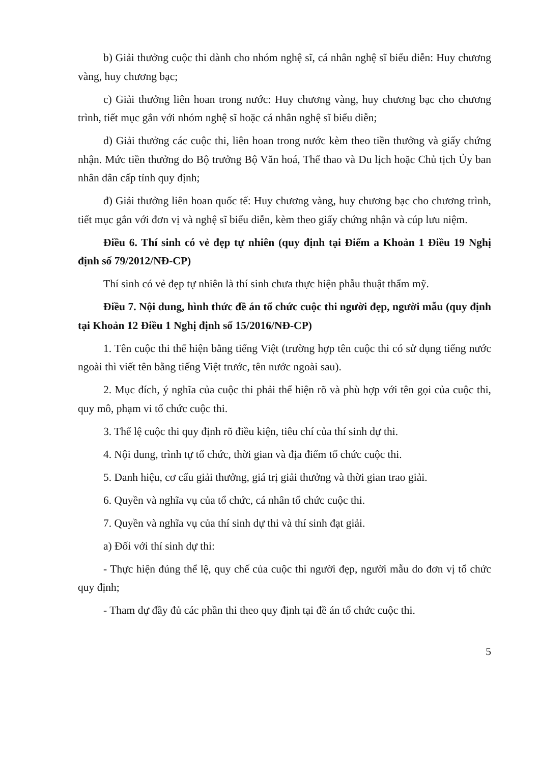b) Giải thưởng cuộc thi dành cho nhóm nghệ sĩ, cá nhân nghệ sĩ biểu diễn: Huy chương vàng, huy chương bạc;
c) Giải thưởng liên hoan trong nước: Huy chương vàng, huy chương bạc cho chương trình, tiết mục gắn với nhóm nghệ sĩ hoặc cá nhân nghệ sĩ biểu diễn;
d) Giải thưởng các cuộc thi, liên hoan trong nước kèm theo tiền thưởng và giấy chứng nhận. Mức tiền thưởng do Bộ trưởng Bộ Văn hoá, Thể thao và Du lịch hoặc Chủ tịch Ủy ban nhân dân cấp tỉnh quy định;
đ) Giải thưởng liên hoan quốc tế: Huy chương vàng, huy chương bạc cho chương trình, tiết mục gắn với đơn vị và nghệ sĩ biểu diễn, kèm theo giấy chứng nhận và cúp lưu niệm.
Điều 6. Thí sinh có vẻ đẹp tự nhiên (quy định tại Điểm a Khoản 1 Điều 19 Nghị định số 79/2012/NĐ-CP)
Thí sinh có vẻ đẹp tự nhiên là thí sinh chưa thực hiện phẫu thuật thẩm mỹ.
Điều 7. Nội dung, hình thức đề án tổ chức cuộc thi người đẹp, người mẫu (quy định tại Khoản 12 Điều 1 Nghị định số 15/2016/NĐ-CP)
1. Tên cuộc thi thể hiện bằng tiếng Việt (trường hợp tên cuộc thi có sử dụng tiếng nước ngoài thì viết tên bằng tiếng Việt trước, tên nước ngoài sau).
2. Mục đích, ý nghĩa của cuộc thi phải thể hiện rõ và phù hợp với tên gọi của cuộc thi, quy mô, phạm vi tổ chức cuộc thi.
3. Thể lệ cuộc thi quy định rõ điều kiện, tiêu chí của thí sinh dự thi.
4. Nội dung, trình tự tổ chức, thời gian và địa điểm tổ chức cuộc thi.
5. Danh hiệu, cơ cấu giải thưởng, giá trị giải thưởng và thời gian trao giải.
6. Quyền và nghĩa vụ của tổ chức, cá nhân tổ chức cuộc thi.
7. Quyền và nghĩa vụ của thí sinh dự thi và thí sinh đạt giải.
a) Đối với thí sinh dự thi:
- Thực hiện đúng thể lệ, quy chế của cuộc thi người đẹp, người mẫu do đơn vị tổ chức quy định;
- Tham dự đầy đủ các phần thi theo quy định tại đề án tổ chức cuộc thi.
5